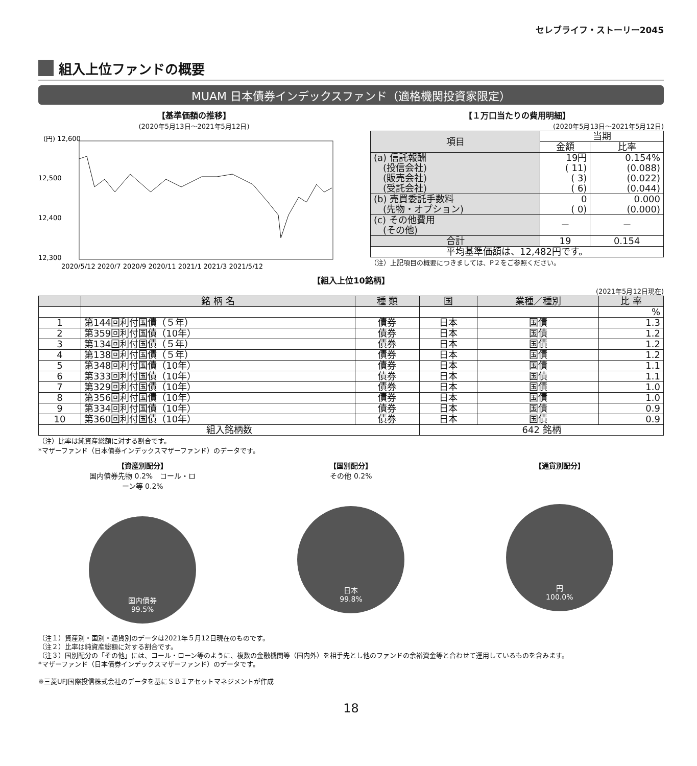セレブライフ・ストーリー2045
組入上位ファンドの概要
MUAM 日本債券インデックスファンド（適格機関投資家限定）
【基準価額の推移】
(2020年5月13日～2021年5月12日)
(円) 12,600
12,500
12,400
12,300
2020/5/12 2020/7 2020/9 2020/11 2021/1 2021/3 2021/5/12
【１万口当たりの費用明細】
(2020年5月13日～2021年5月12日)
| 項目 | 当期 | |
| --- | --- | --- |
| | 金額 | 比率 |
| (a) 信託報酬 (投信会社) (販売会社) (受託会社) | 19円 ( 11) ( 3) ( 6) | 0.154% (0.088) (0.022) (0.044) |
| (b) 売買委託手数料 (先物・オプション) | 0 ( 0) | 0.000 (0.000) |
| (c) その他費用 (その他) | － | － |
| 合計 | 19 | 0.154 |
| 平均基準価額は、12,482円です。 | | |
（注）上記項目の概要につきましては、P２をご参照ください。
【組入上位10銘柄】
(2021年5月12日現在)
| | 銘 柄 名 | 種 類 | 国 | 業種／種別 | 比 率 |
| --- | --- | --- | --- | --- | --- |
| | | | | | % |
| 1 | 第144回利付国債（５年） | 債券 | 日本 | 国債 | 1.3 |
| 2 | 第359回利付国債（10年） | 債券 | 日本 | 国債 | 1.2 |
| 3 | 第134回利付国債（５年） | 債券 | 日本 | 国債 | 1.2 |
| 4 | 第138回利付国債（５年） | 債券 | 日本 | 国債 | 1.2 |
| 5 | 第348回利付国債（10年） | 債券 | 日本 | 国債 | 1.1 |
| 6 | 第333回利付国債（10年） | 債券 | 日本 | 国債 | 1.1 |
| 7 | 第329回利付国債（10年） | 債券 | 日本 | 国債 | 1.0 |
| 8 | 第356回利付国債（10年） | 債券 | 日本 | 国債 | 1.0 |
| 9 | 第334回利付国債（10年） | 債券 | 日本 | 国債 | 0.9 |
| 10 | 第360回利付国債（10年） | 債券 | 日本 | 国債 | 0.9 |
| 組入銘柄数 | | | 642 銘柄 | | |
（注）比率は純資産総額に対する割合です。
*マザーファンド（日本債券インデックスマザーファンド）のデータです。
【資産別配分】
国内債券先物 0.2%　コール・ローン等 0.2%
国内債券
99.5%
【国別配分】
その他 0.2%
日本
99.8%
【通貨別配分】
円
100.0%
（注１）資産別・国別・通貨別のデータは2021年５月12日現在のものです。
（注２）比率は純資産総額に対する割合です。
（注３）国別配分の「その他」には、コール・ローン等のように、複数の金融機関等（国内外）を相手先とし他のファンドの余裕資金等と合わせて運用しているものを含みます。
*マザーファンド（日本債券インデックスマザーファンド）のデータです。
※三菱UFJ国際投信株式会社のデータを基にＳＢＩアセットマネジメントが作成
18